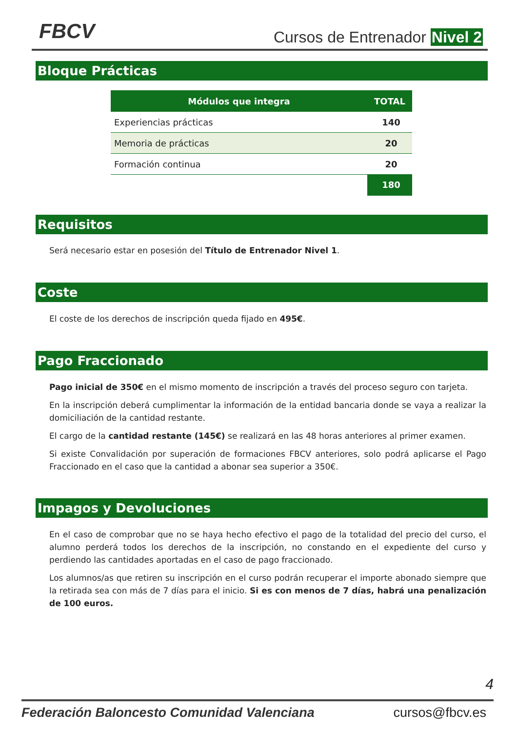FBCV Cursos de Entrenador Nivel 2
Bloque Prácticas
| Módulos que integra | TOTAL |
| --- | --- |
| Experiencias prácticas | 140 |
| Memoria de prácticas | 20 |
| Formación continua | 20 |
| | 180 |
Requisitos
Será necesario estar en posesión del Título de Entrenador Nivel 1.
Coste
El coste de los derechos de inscripción queda fijado en 495€.
Pago Fraccionado
Pago inicial de 350€ en el mismo momento de inscripción a través del proceso seguro con tarjeta.
En la inscripción deberá cumplimentar la información de la entidad bancaria donde se vaya a realizar la domiciliación de la cantidad restante.
El cargo de la cantidad restante (145€) se realizará en las 48 horas anteriores al primer examen.
Si existe Convalidación por superación de formaciones FBCV anteriores, solo podrá aplicarse el Pago Fraccionado en el caso que la cantidad a abonar sea superior a 350€.
Impagos y Devoluciones
En el caso de comprobar que no se haya hecho efectivo el pago de la totalidad del precio del curso, el alumno perderá todos los derechos de la inscripción, no constando en el expediente del curso y perdiendo las cantidades aportadas en el caso de pago fraccionado.
Los alumnos/as que retiren su inscripción en el curso podrán recuperar el importe abonado siempre que la retirada sea con más de 7 días para el inicio. Si es con menos de 7 días, habrá una penalización de 100 euros.
4
Federación Baloncesto Comunidad Valenciana cursos@fbcv.es